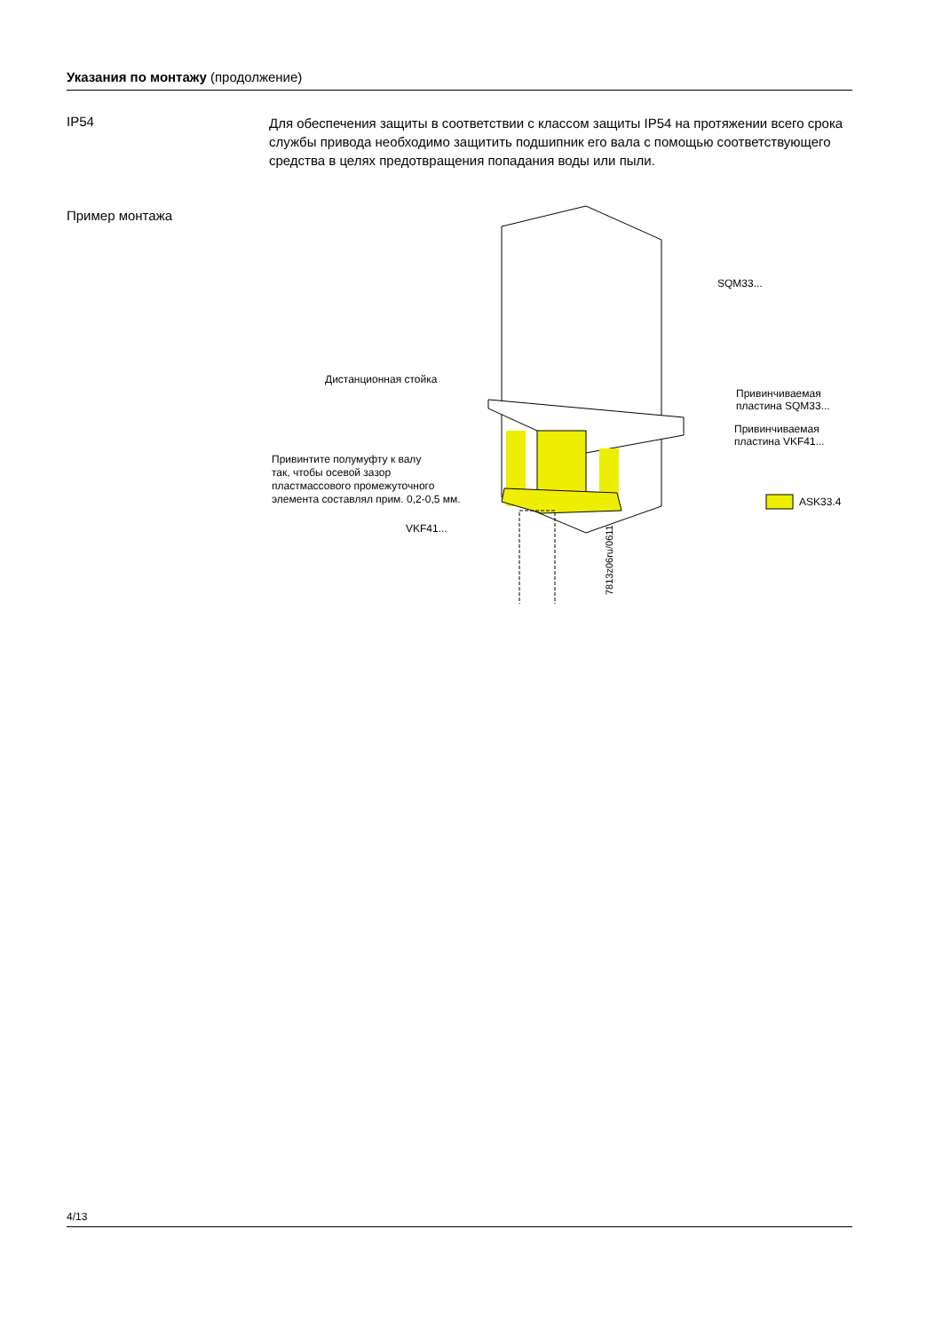Указания по монтажу (продолжение)
IP54
Для обеспечения защиты в соответствии с классом защиты IP54 на протяжении всего срока службы привода необходимо защитить подшипник его вала с помощью соответствующего средства в целях предотвращения попадания воды или пыли.
Пример монтажа
SQM33...
Дистанционная стойка
Привинчиваемая
пластина SQM33...
Привинчиваемая
пластина VKF41...
Привинтите полумуфту к валу
так, чтобы осевой зазор
пластмассового промежуточного
элемента составлял прим. 0,2-0,5 мм.
ASK33.4
VKF41...
7813z06ru/0611
4/13